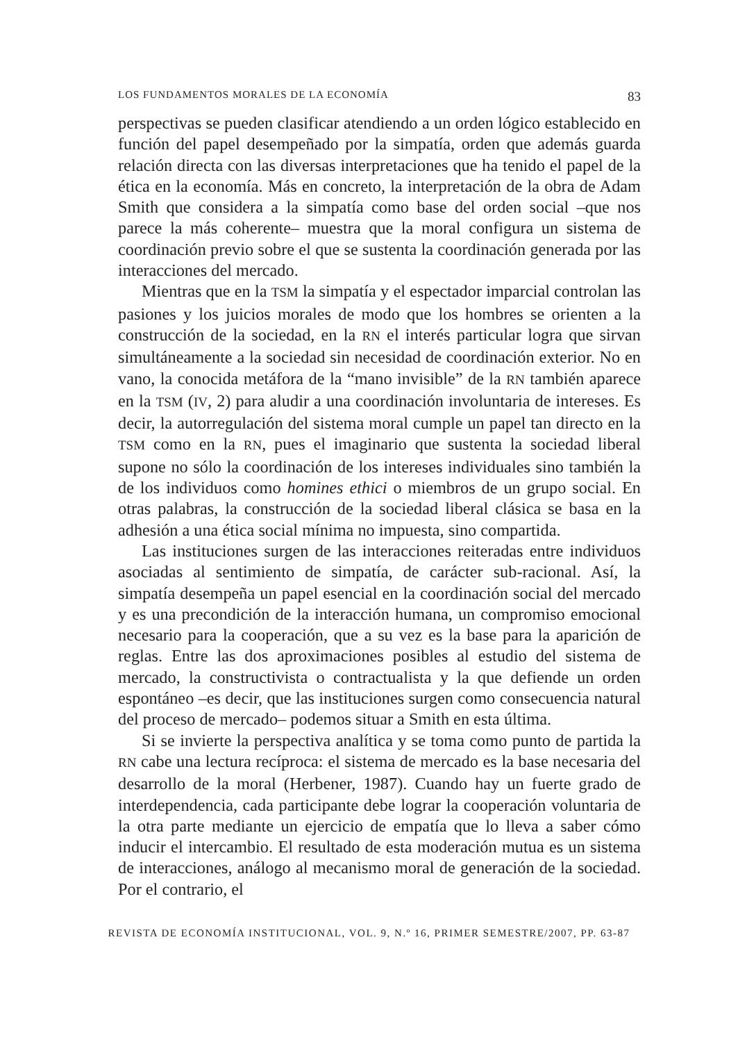LOS FUNDAMENTOS MORALES DE LA ECONOMÍA 83
perspectivas se pueden clasificar atendiendo a un orden lógico establecido en función del papel desempeñado por la simpatía, orden que además guarda relación directa con las diversas interpretaciones que ha tenido el papel de la ética en la economía. Más en concreto, la interpretación de la obra de Adam Smith que considera a la simpatía como base del orden social –que nos parece la más coherente– muestra que la moral configura un sistema de coordinación previo sobre el que se sustenta la coordinación generada por las interacciones del mercado.
Mientras que en la TSM la simpatía y el espectador imparcial controlan las pasiones y los juicios morales de modo que los hombres se orienten a la construcción de la sociedad, en la RN el interés particular logra que sirvan simultáneamente a la sociedad sin necesidad de coordinación exterior. No en vano, la conocida metáfora de la “mano invisible” de la RN también aparece en la TSM (IV, 2) para aludir a una coordinación involuntaria de intereses. Es decir, la autorregulación del sistema moral cumple un papel tan directo en la TSM como en la RN, pues el imaginario que sustenta la sociedad liberal supone no sólo la coordinación de los intereses individuales sino también la de los individuos como homines ethici o miembros de un grupo social. En otras palabras, la construcción de la sociedad liberal clásica se basa en la adhesión a una ética social mínima no impuesta, sino compartida.
Las instituciones surgen de las interacciones reiteradas entre individuos asociadas al sentimiento de simpatía, de carácter sub-racional. Así, la simpatía desempeña un papel esencial en la coordinación social del mercado y es una precondición de la interacción humana, un compromiso emocional necesario para la cooperación, que a su vez es la base para la aparición de reglas. Entre las dos aproximaciones posibles al estudio del sistema de mercado, la constructivista o contractualista y la que defiende un orden espontáneo –es decir, que las instituciones surgen como consecuencia natural del proceso de mercado– podemos situar a Smith en esta última.
Si se invierte la perspectiva analítica y se toma como punto de partida la RN cabe una lectura recíproca: el sistema de mercado es la base necesaria del desarrollo de la moral (Herbener, 1987). Cuando hay un fuerte grado de interdependencia, cada participante debe lograr la cooperación voluntaria de la otra parte mediante un ejercicio de empatía que lo lleva a saber cómo inducir el intercambio. El resultado de esta moderación mutua es un sistema de interacciones, análogo al mecanismo moral de generación de la sociedad. Por el contrario, el
REVISTA DE ECONOMÍA INSTITUCIONAL, VOL. 9, N.º 16, PRIMER SEMESTRE/2007, PP. 63-87